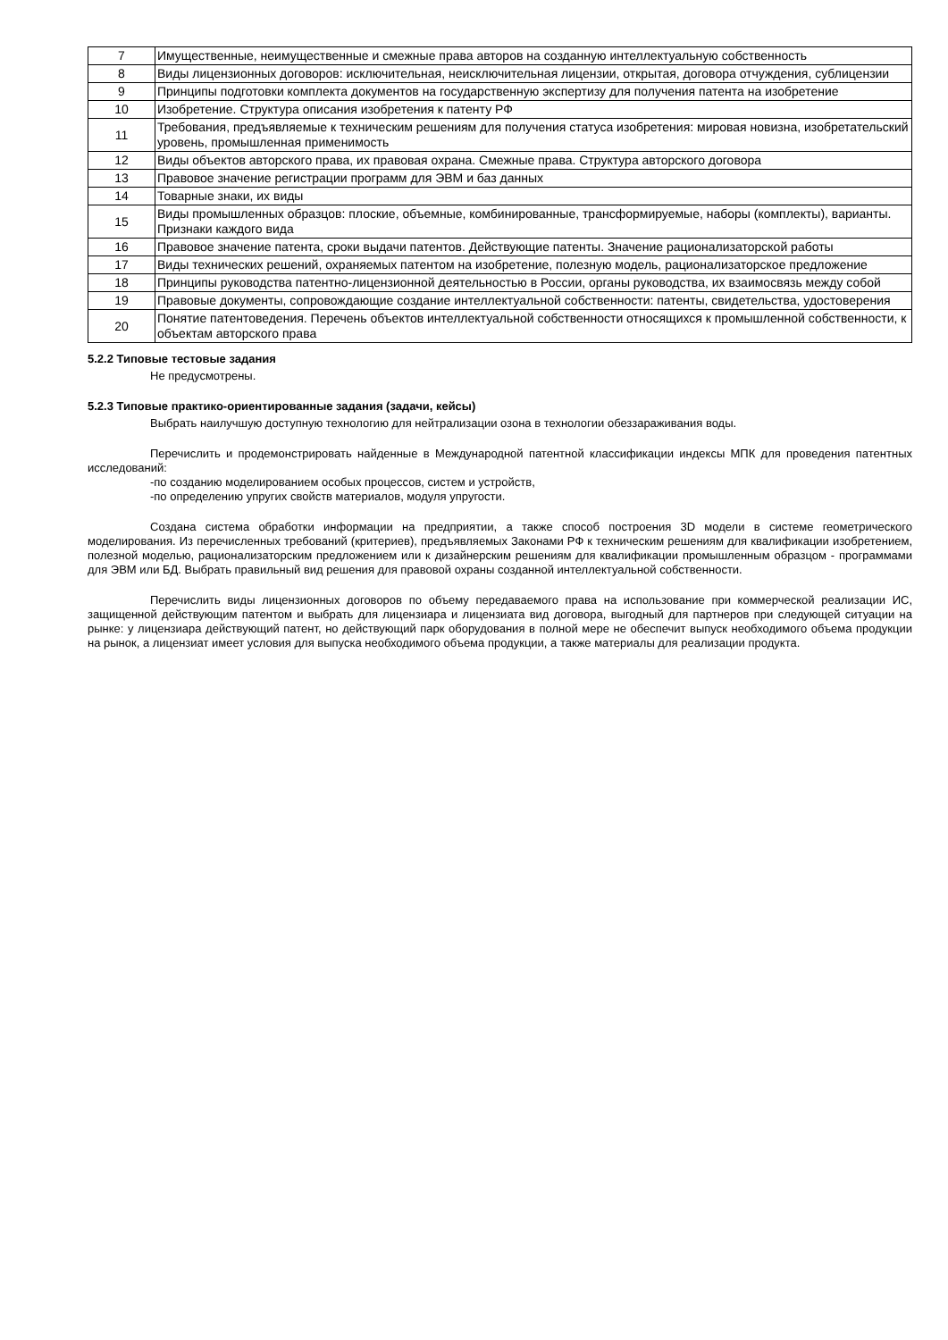| 7 | Имущественные, неимущественные и смежные права авторов на созданную интеллектуальную собственность |
| 8 | Виды лицензионных договоров: исключительная, неисключительная лицензии, открытая, договора отчуждения, сублицензии |
| 9 | Принципы подготовки комплекта документов на государственную экспертизу для получения патента на изобретение |
| 10 | Изобретение. Структура описания изобретения к патенту РФ |
| 11 | Требования, предъявляемые к техническим решениям для получения статуса изобретения: мировая новизна, изобретательский уровень, промышленная применимость |
| 12 | Виды объектов авторского права, их правовая охрана. Смежные права. Структура авторского договора |
| 13 | Правовое значение регистрации программ для ЭВМ и баз данных |
| 14 | Товарные знаки, их виды |
| 15 | Виды промышленных образцов: плоские, объемные, комбинированные, трансформируемые, наборы (комплекты), варианты. Признаки каждого вида |
| 16 | Правовое значение патента, сроки выдачи патентов. Действующие патенты. Значение рационализаторской работы |
| 17 | Виды технических решений, охраняемых патентом на изобретение, полезную модель, рационализаторское предложение |
| 18 | Принципы руководства патентно-лицензионной деятельностью в России, органы руководства, их взаимосвязь между собой |
| 19 | Правовые документы, сопровождающие создание интеллектуальной собственности: патенты, свидетельства, удостоверения |
| 20 | Понятие патентоведения. Перечень объектов интеллектуальной собственности относящихся к промышленной собственности, к объектам авторского права |
5.2.2 Типовые тестовые задания
Не предусмотрены.
5.2.3 Типовые практико-ориентированные задания (задачи, кейсы)
Выбрать наилучшую доступную технологию для нейтрализации озона в технологии обеззараживания воды.
Перечислить и продемонстрировать найденные в Международной патентной классификации индексы МПК для проведения патентных исследований:
-по созданию моделированием особых процессов, систем и устройств,
-по определению упругих свойств материалов, модуля упругости.
Создана система обработки информации на предприятии, а также способ построения 3D модели в системе геометрического моделирования. Из перечисленных требований (критериев), предъявляемых Законами РФ к техническим решениям для квалификации изобретением, полезной моделью, рационализаторским предложением или к дизайнерским решениям для квалификации промышленным образцом - программами для ЭВМ или БД. Выбрать правильный вид решения для правовой охраны созданной интеллектуальной собственности.
Перечислить виды лицензионных договоров по объему передаваемого права на использование при коммерческой реализации ИС, защищенной действующим патентом и выбрать для лицензиара и лицензиата вид договора, выгодный для партнеров при следующей ситуации на рынке: у лицензиара действующий патент, но действующий парк оборудования в полной мере не обеспечит выпуск необходимого объема продукции на рынок, а лицензиат имеет условия для выпуска необходимого объема продукции, а также материалы для реализации продукта.